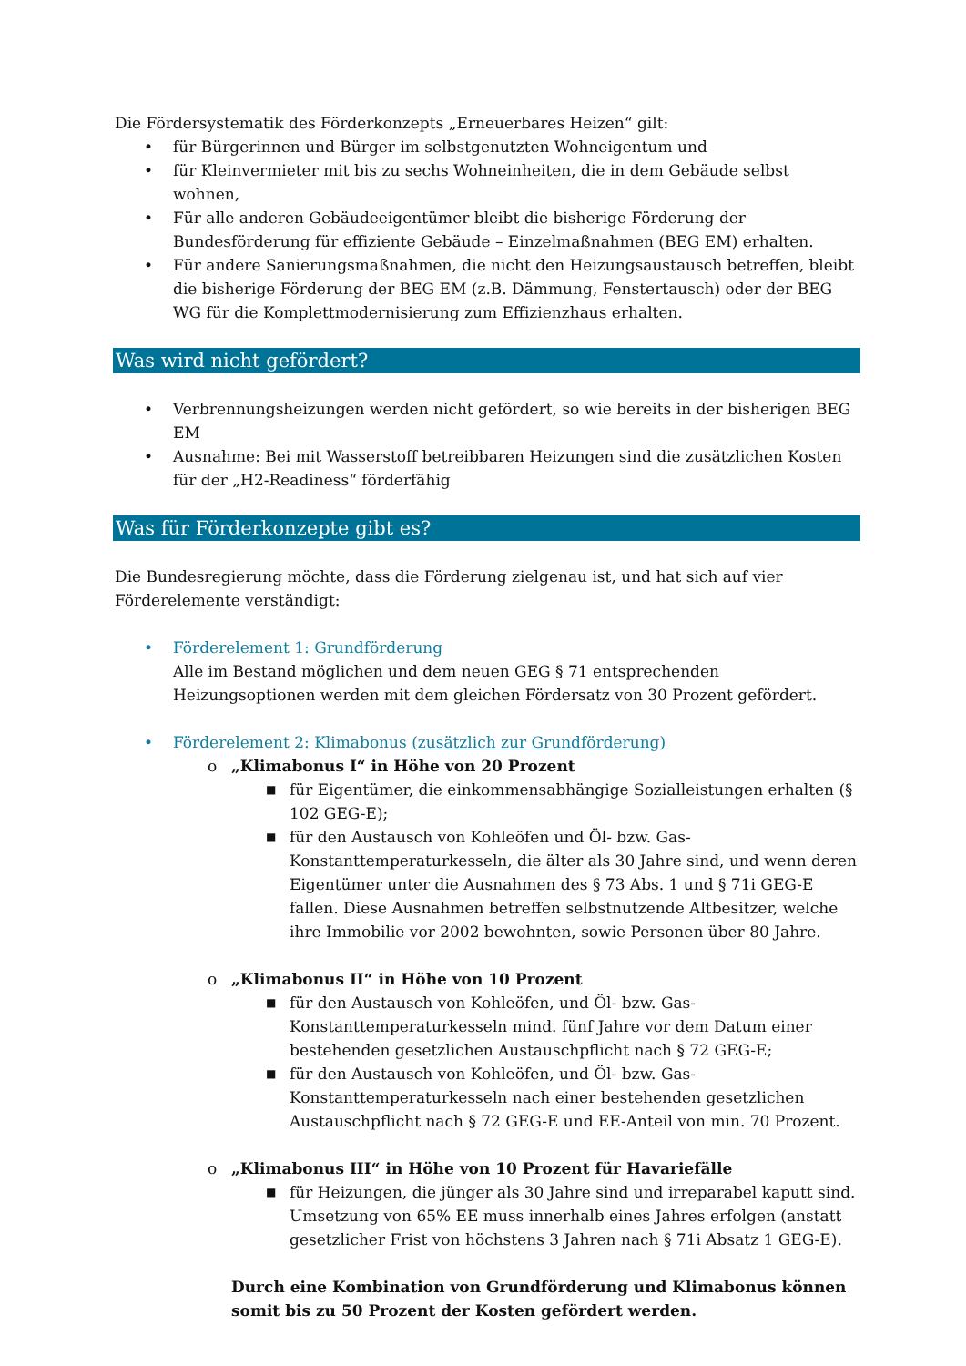Die Fördersystematik des Förderkonzepts „Erneuerbares Heizen“ gilt:
• für Bürgerinnen und Bürger im selbstgenutzten Wohneigentum und
• für Kleinvermieter mit bis zu sechs Wohneinheiten, die in dem Gebäude selbst wohnen,
• Für alle anderen Gebäudeeigentümer bleibt die bisherige Förderung der Bundesförderung für effiziente Gebäude – Einzelmaßnahmen (BEG EM) erhalten.
• Für andere Sanierungsmaßnahmen, die nicht den Heizungsaustausch betreffen, bleibt die bisherige Förderung der BEG EM (z.B. Dämmung, Fenstertausch) oder der BEG WG für die Komplettmodernisierung zum Effizienzhaus erhalten.
Was wird nicht gefördert?
• Verbrennungsheizungen werden nicht gefördert, so wie bereits in der bisherigen BEG EM
• Ausnahme: Bei mit Wasserstoff betreibbaren Heizungen sind die zusätzlichen Kosten für der „H2-Readiness“ förderfähig
Was für Förderkonzepte gibt es?
Die Bundesregierung möchte, dass die Förderung zielgenau ist, und hat sich auf vier Förderelemente verständigt:
• Förderelement 1: Grundförderung
Alle im Bestand möglichen und dem neuen GEG § 71 entsprechenden Heizungsoptionen werden mit dem gleichen Fördersatz von 30 Prozent gefördert.
• Förderelement 2: Klimabonus (zusätzlich zur Grundförderung)
o „Klimabonus I“ in Höhe von 20 Prozent
■ für Eigentümer, die einkommensabhängige Sozialleistungen erhalten (§ 102 GEG-E);
■ für den Austausch von Kohleöfen und Öl- bzw. Gas-Konstanttemperaturkesseln, die älter als 30 Jahre sind, und wenn deren Eigentümer unter die Ausnahmen des § 73 Abs. 1 und § 71i GEG-E fallen. Diese Ausnahmen betreffen selbstnutzende Altbesitzer, welche ihre Immobilie vor 2002 bewohnten, sowie Personen über 80 Jahre.
o „Klimabonus II“ in Höhe von 10 Prozent
■ für den Austausch von Kohleöfen, und Öl- bzw. Gas-Konstanttemperaturkesseln mind. fünf Jahre vor dem Datum einer bestehenden gesetzlichen Austauschpflicht nach § 72 GEG-E;
■ für den Austausch von Kohleöfen, und Öl- bzw. Gas-Konstanttemperaturkesseln nach einer bestehenden gesetzlichen Austauschpflicht nach § 72 GEG-E und EE-Anteil von min. 70 Prozent.
o „Klimabonus III“ in Höhe von 10 Prozent für Havariefälle
■ für Heizungen, die jünger als 30 Jahre sind und irreparabel kaputt sind. Umsetzung von 65% EE muss innerhalb eines Jahres erfolgen (anstatt gesetzlicher Frist von höchstens 3 Jahren nach § 71i Absatz 1 GEG-E).
Durch eine Kombination von Grundförderung und Klimabonus können somit bis zu 50 Prozent der Kosten gefördert werden.